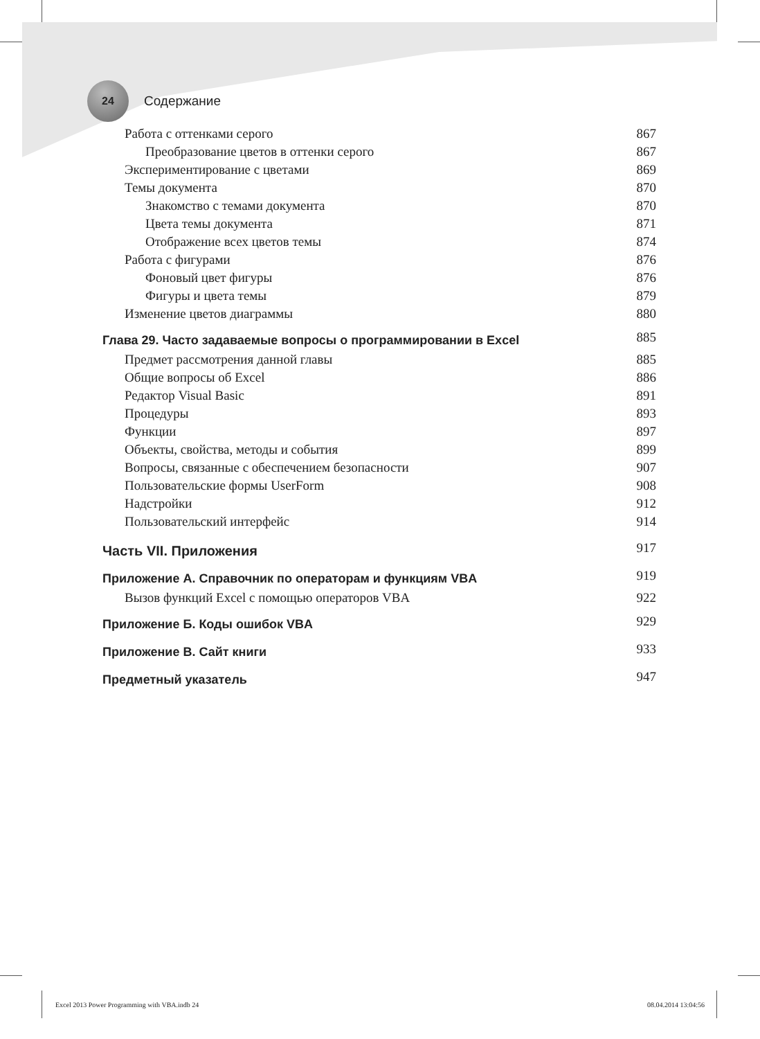24
Содержание
Работа с оттенками серого 867
Преобразование цветов в оттенки серого 867
Экспериментирование с цветами 869
Темы документа 870
Знакомство с темами документа 870
Цвета темы документа 871
Отображение всех цветов темы 874
Работа с фигурами 876
Фоновый цвет фигуры 876
Фигуры и цвета темы 879
Изменение цветов диаграммы 880
Глава 29. Часто задаваемые вопросы о программировании в Excel 885
Предмет рассмотрения данной главы 885
Общие вопросы об Excel 886
Редактор Visual Basic 891
Процедуры 893
Функции 897
Объекты, свойства, методы и события 899
Вопросы, связанные с обеспечением безопасности 907
Пользовательские формы UserForm 908
Надстройки 912
Пользовательский интерфейс 914
Часть VII. Приложения 917
Приложение A. Справочник по операторам и функциям VBA 919
Вызов функций Excel с помощью операторов VBA 922
Приложение Б. Коды ошибок VBA 929
Приложение В. Сайт книги 933
Предметный указатель 947
Excel 2013 Power Programming with VBA.indb 24 08.04.2014 13:04:56